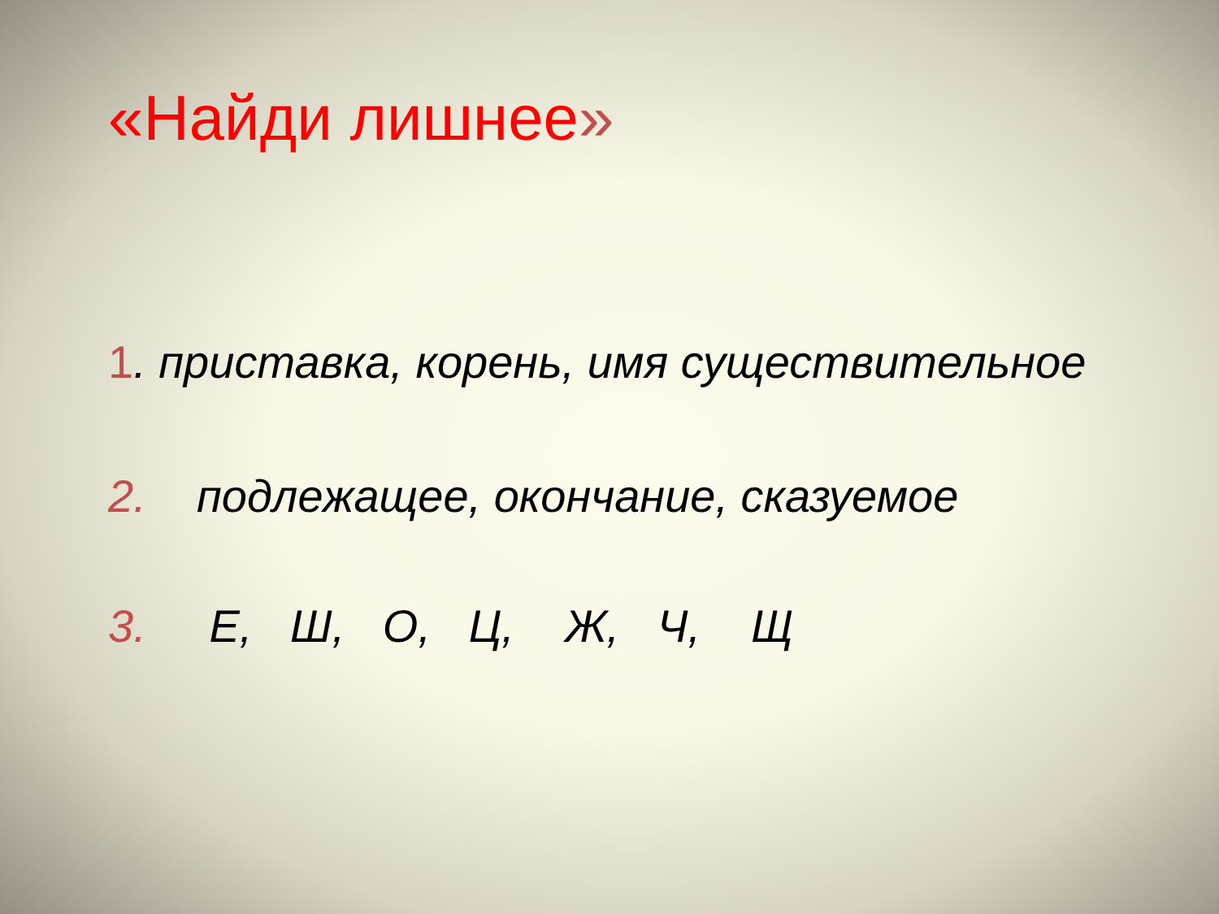«Найди лишнее»
1. приставка, корень, имя существительное
2. подлежащее, окончание, сказуемое
3. Е, Ш, О, Ц, Ж, Ч, Щ